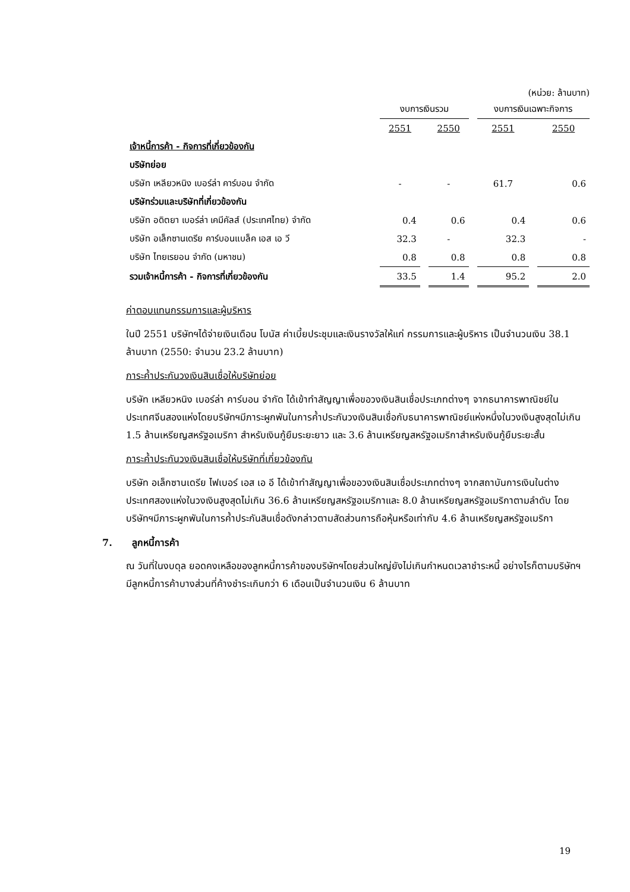(หน่วย: ล้านบาท)
| | งบการเงินรวม | | | | งบการเงินเฉพาะกิจการ | | |
| --- | --- | --- | --- | --- | --- | --- | --- |
| | 2551 | | 2550 | | 2551 | | 2550 |
| เจ้าหนี้การค้า - กิจการที่เกี่ยวข้องกัน | | | | | | | |
| บริษัทย่อย | | | | | | | |
| บริษัท เหลียวหนิง เบอร์ล่า คาร์บอน จำกัด | - | | - | | 61.7 | | 0.6 |
| บริษัทร่วมและบริษัทที่เกี่ยวข้องกัน | | | | | | | |
| บริษัท อดิตยา เบอร์ล่า เคมีคัลส์ (ประเทศไทย) จำกัด | 0.4 | | 0.6 | | 0.4 | | 0.6 |
| บริษัท อเล็กซานเดรีย คาร์บอนแบล็ค เอส เอ วี | 32.3 | | - | | 32.3 | | - |
| บริษัท ไทยเรยอน จำกัด (มหาชน) | 0.8 | | 0.8 | | 0.8 | | 0.8 |
| รวมเจ้าหนี้การค้า - กิจการที่เกี่ยวข้องกัน | 33.5 | | 1.4 | | 95.2 | | 2.0 |
ค่าตอบแทนกรรมการและผู้บริหาร
ในปี 2551 บริษัทฯได้จ่ายเงินเดือน โบนัส ค่าเบี้ยประชุมและเงินรางวัลให้แก่ กรรมการและผู้บริหาร เป็นจำนวนเงิน 38.1 ล้านบาท (2550: จำนวน 23.2 ล้านบาท)
ภาระค้ำประกันวงเงินสินเชื่อให้บริษัทย่อย
บริษัท เหลียวหนิง เบอร์ล่า คาร์บอน จำกัด ได้เข้าทำสัญญาเพื่อขอวงเงินสินเชื่อประเภทต่างๆ จากธนาคารพาณิชย์ในประเทศจีนสองแห่งโดยบริษัทฯมีภาระผูกพันในการค้ำประกันวงเงินสินเชื่อกับธนาคารพาณิชย์แห่งหนึ่งในวงเงินสูงสุดไม่เกิน 1.5 ล้านเหรียญสหรัฐอเมริกา สำหรับเงินกู้ยืมระยะยาว และ 3.6 ล้านเหรียญสหรัฐอเมริกาสำหรับเงินกู้ยืมระยะสั้น
ภาระค้ำประกันวงเงินสินเชื่อให้บริษัทที่เกี่ยวข้องกัน
บริษัท อเล็กซานเดรีย ไฟเบอร์ เอส เอ อี ได้เข้าทำสัญญาเพื่อขอวงเงินสินเชื่อประเภทต่างๆ จากสถาบันการเงินในต่างประเทศสองแห่งในวงเงินสูงสุดไม่เกิน 36.6 ล้านเหรียญสหรัฐอเมริกาและ 8.0 ล้านเหรียญสหรัฐอเมริกาตามลำดับ โดยบริษัทฯมีภาระผูกพันในการค้ำประกันสินเชื่อดังกล่าวตามสัดส่วนการถือหุ้นหรือเท่ากับ 4.6 ล้านเหรียญสหรัฐอเมริกา
7. ลูกหนี้การค้า
ณ วันที่ในงบดุล ยอดคงเหลือของลูกหนี้การค้าของบริษัทฯโดยส่วนใหญ่ยังไม่เกินกำหนดเวลาชำระหนี้ อย่างไรก็ตามบริษัทฯมีลูกหนี้การค้าบางส่วนที่ค้างชำระเกินกว่า 6 เดือนเป็นจำนวนเงิน 6 ล้านบาท
19